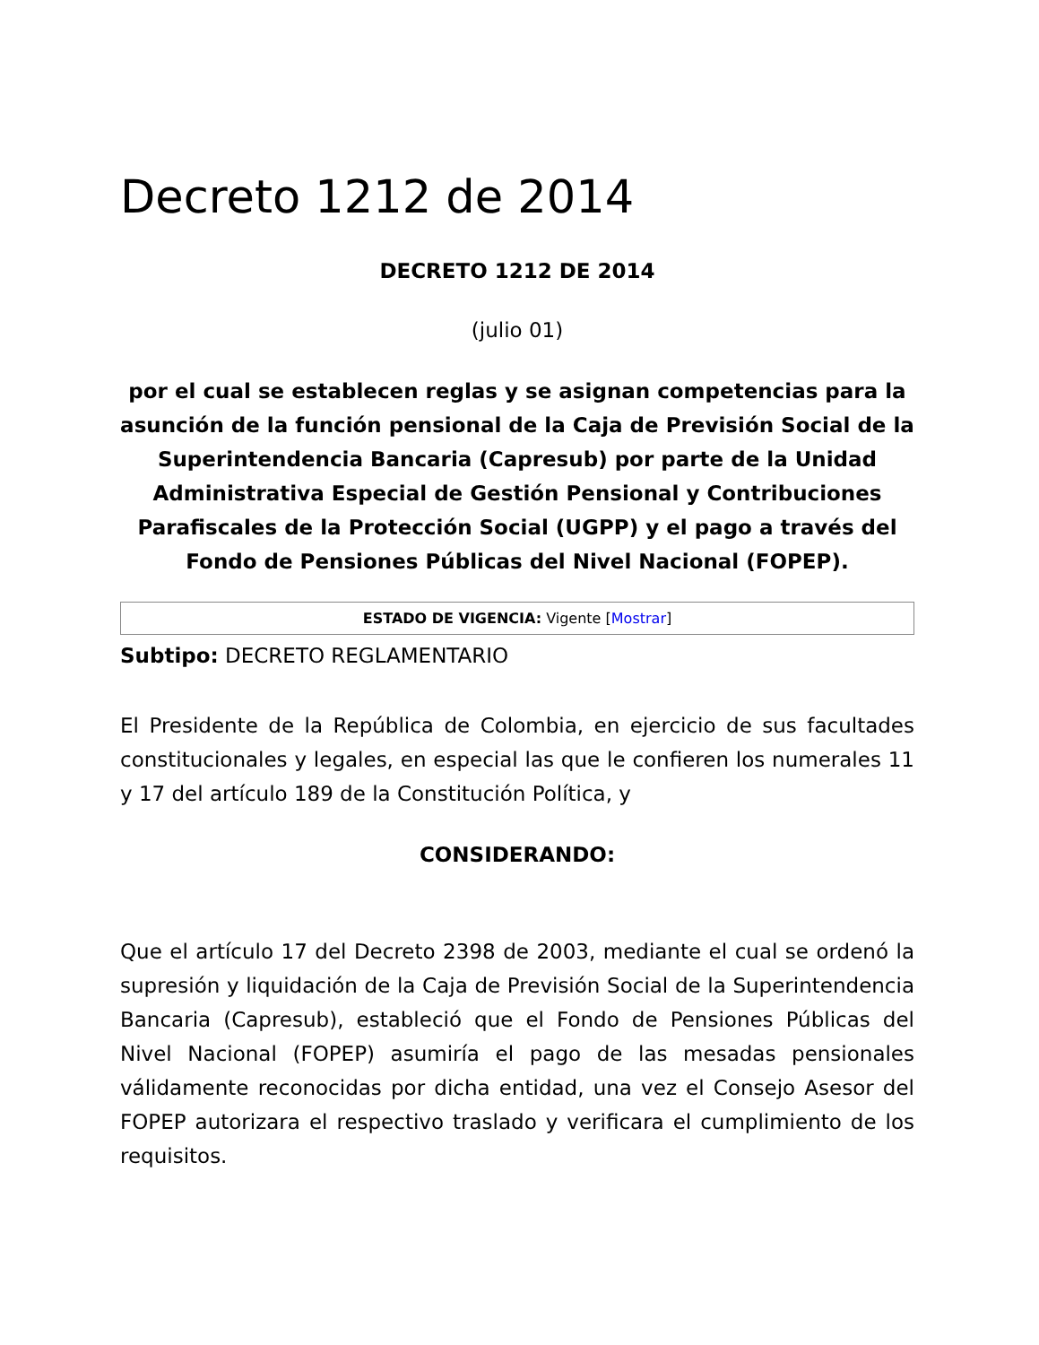Decreto 1212 de 2014
DECRETO 1212 DE 2014
(julio 01)
por el cual se establecen reglas y se asignan competencias para la asunción de la función pensional de la Caja de Previsión Social de la Superintendencia Bancaria (Capresub) por parte de la Unidad Administrativa Especial de Gestión Pensional y Contribuciones Parafiscales de la Protección Social (UGPP) y el pago a través del Fondo de Pensiones Públicas del Nivel Nacional (FOPEP).
ESTADO DE VIGENCIA: Vigente [Mostrar]
Subtipo: DECRETO REGLAMENTARIO
El Presidente de la República de Colombia, en ejercicio de sus facultades constitucionales y legales, en especial las que le confieren los numerales 11 y 17 del artículo 189 de la Constitución Política, y
CONSIDERANDO:
Que el artículo 17 del Decreto 2398 de 2003, mediante el cual se ordenó la supresión y liquidación de la Caja de Previsión Social de la Superintendencia Bancaria (Capresub), estableció que el Fondo de Pensiones Públicas del Nivel Nacional (FOPEP) asumiría el pago de las mesadas pensionales válidamente reconocidas por dicha entidad, una vez el Consejo Asesor del FOPEP autorizara el respectivo traslado y verificara el cumplimiento de los requisitos.